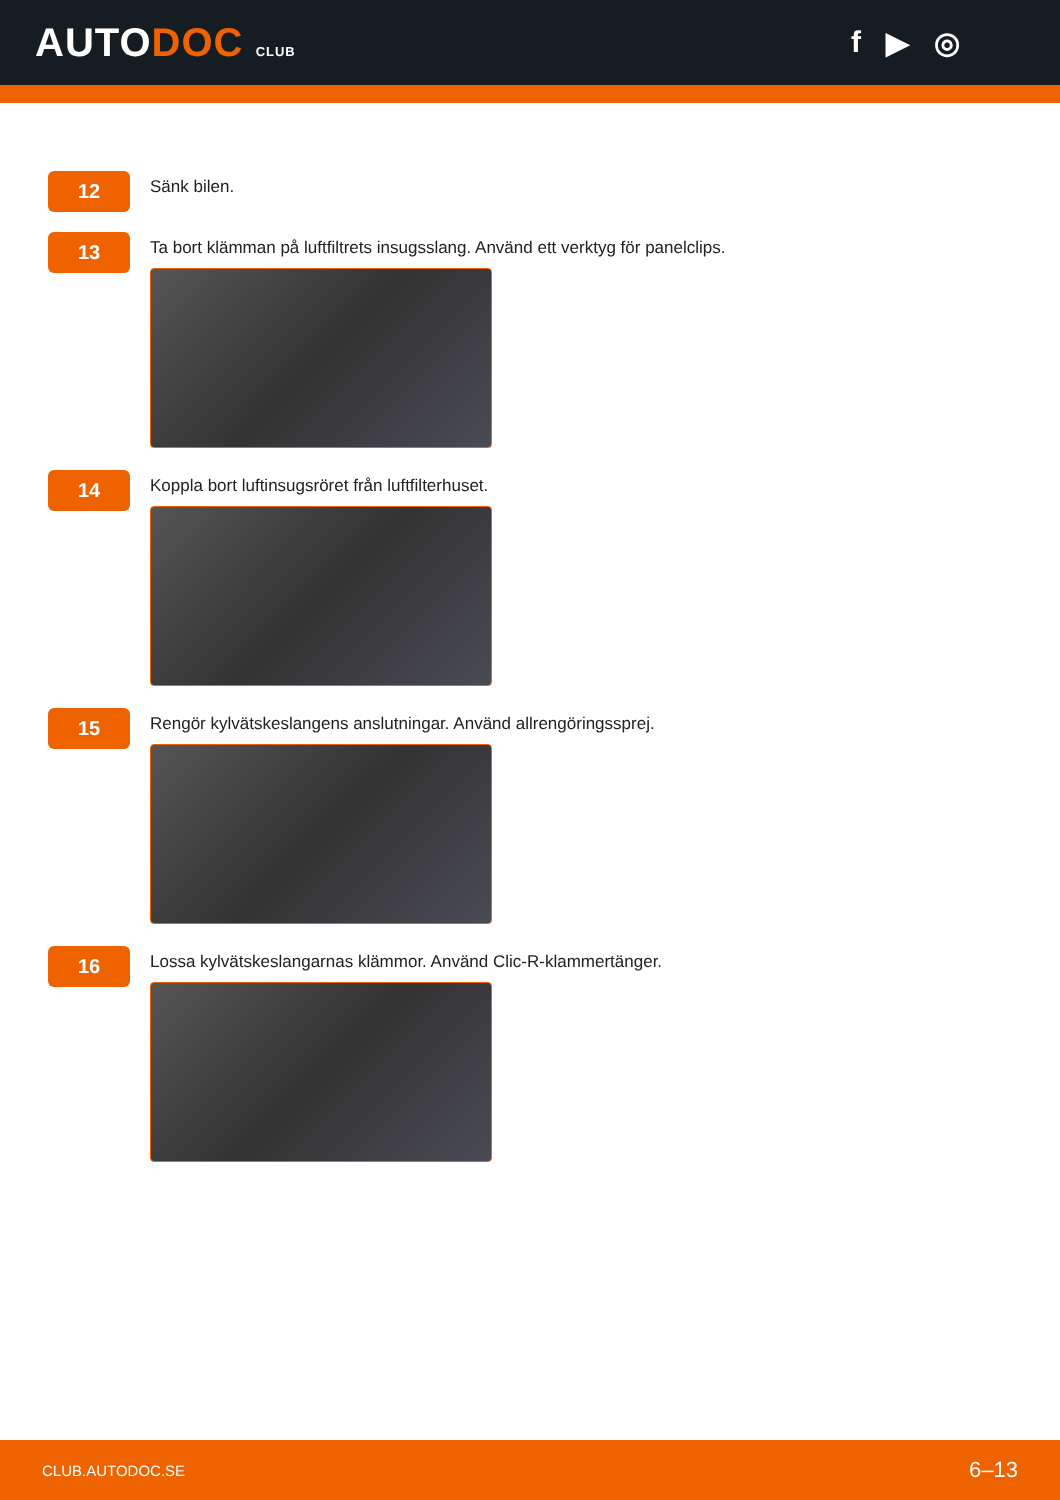AUTODOC CLUB
f ▶ ◎
12
Sänk bilen.
13
Ta bort klämman på luftfiltrets insugsslang. Använd ett verktyg för panelclips.
14
Koppla bort luftinsugsröret från luftfilterhuset.
15
Rengör kylvätskeslangens anslutningar. Använd allrengöringssprej.
16
Lossa kylvätskeslangarnas klämmor. Använd Clic-R-klammertänger.
CLUB.AUTODOC.SE 6–13